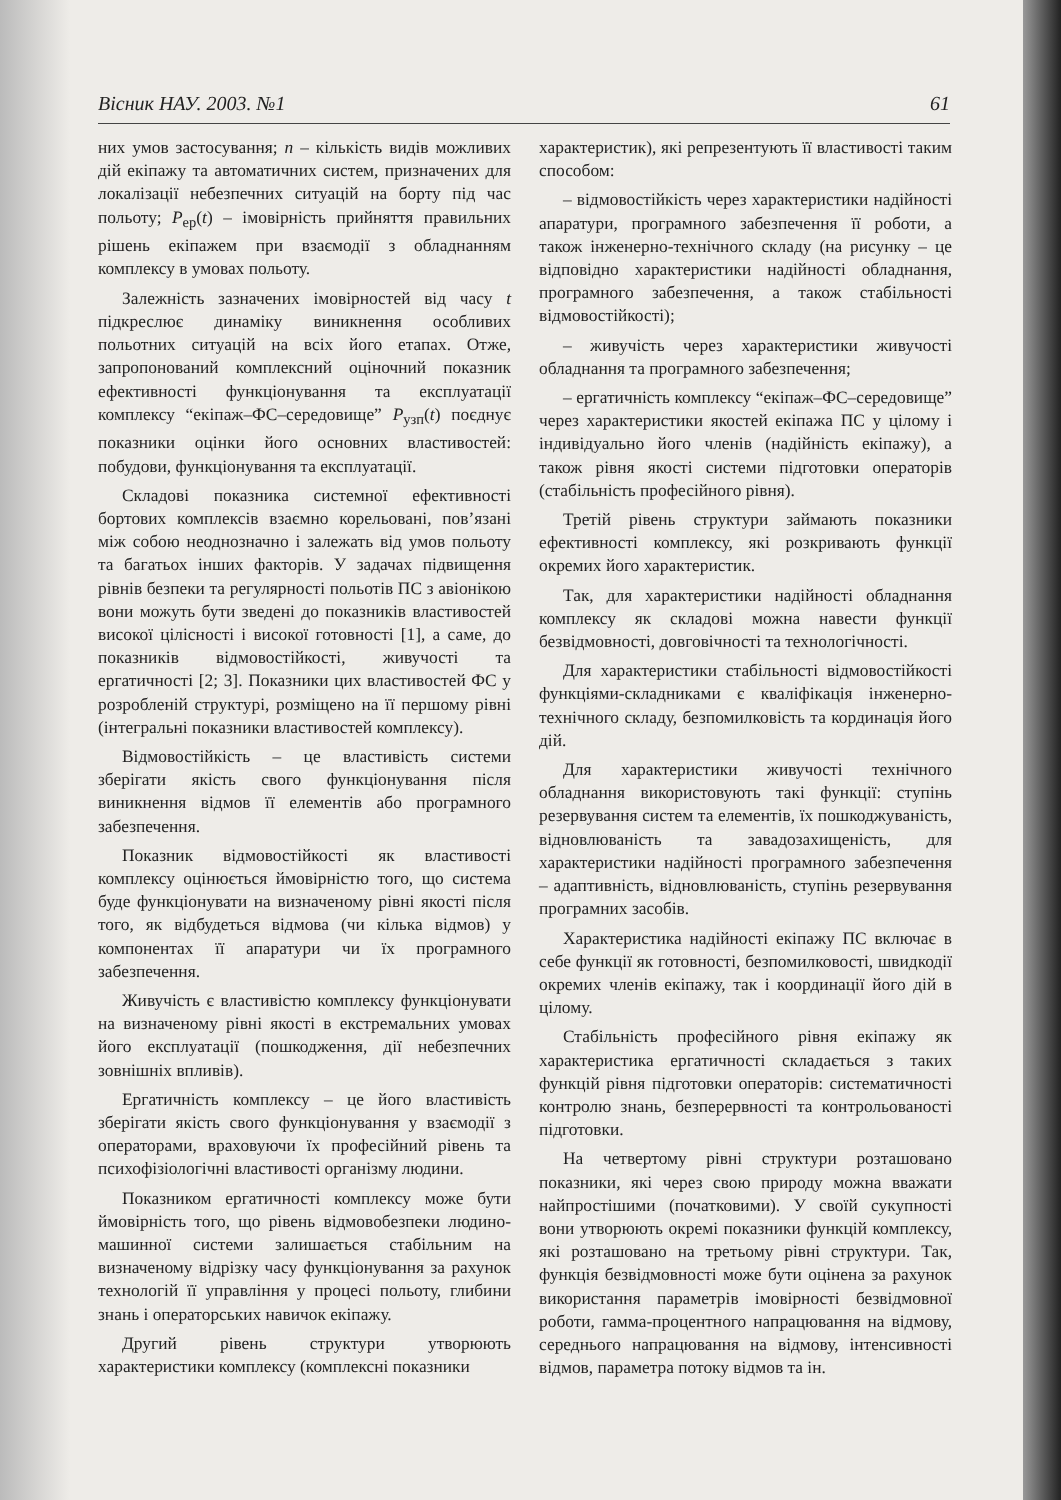Вісник НАУ. 2003. №1 61
них умов застосування; n – кількість видів можливих дій екіпажу та автоматичних систем, призначених для локалізації небезпечних ситуацій на борту під час польоту; P<sub>ер</sub>(t) – імовірність прийняття правильних рішень екіпажем при взаємодії з обладнанням комплексу в умовах польоту.
Залежність зазначених імовірностей від часу t підкреслює динаміку виникнення особливих польотних ситуацій на всіх його етапах. Отже, запропонований комплексний оціночний показник ефективності функціонування та експлуатації комплексу “екіпаж–ФС–середовище” P<sub>узп</sub>(t) поєднує показники оцінки його основних властивостей: побудови, функціонування та експлуатації.
Складові показника системної ефективності бортових комплексів взаємно корельовані, пов’язані між собою неоднозначно і залежать від умов польоту та багатьох інших факторів. У задачах підвищення рівнів безпеки та регулярності польотів ПС з авіонікою вони можуть бути зведені до показників властивостей високої цілісності і високої готовності [1], а саме, до показників відмовостійкості, живучості та ергатичності [2; 3]. Показники цих властивостей ФС у розробленій структурі, розміщено на її першому рівні (інтегральні показники властивостей комплексу).
Відмовостійкість – це властивість системи зберігати якість свого функціонування після виникнення відмов її елементів або програмного забезпечення.
Показник відмовостійкості як властивості комплексу оцінюється ймовірністю того, що система буде функціонувати на визначеному рівні якості після того, як відбудеться відмова (чи кілька відмов) у компонентах її апаратури чи їх програмного забезпечення.
Живучість є властивістю комплексу функціонувати на визначеному рівні якості в екстремальних умовах його експлуатації (пошкодження, дії небезпечних зовнішніх впливів).
Ергатичність комплексу – це його властивість зберігати якість свого функціонування у взаємодії з операторами, враховуючи їх професійний рівень та психофізіологічні властивості організму людини.
Показником ергатичності комплексу може бути ймовірність того, що рівень відмовобезпеки людино-машинної системи залишається стабільним на визначеному відрізку часу функціонування за рахунок технологій її управління у процесі польоту, глибини знань і операторських навичок екіпажу.
Другий рівень структури утворюють характеристики комплексу (комплексні показники
характеристик), які репрезентують її властивості таким способом:
– відмовостійкість через характеристики надійності апаратури, програмного забезпечення її роботи, а також інженерно-технічного складу (на рисунку – це відповідно характеристики надійності обладнання, програмного забезпечення, а також стабільності відмовостійкості);
– живучість через характеристики живучості обладнання та програмного забезпечення;
– ергатичність комплексу “екіпаж–ФС–середовище” через характеристики якостей екіпажа ПС у цілому і індивідуально його членів (надійність екіпажу), а також рівня якості системи підготовки операторів (стабільність професійного рівня).
Третій рівень структури займають показники ефективності комплексу, які розкривають функції окремих його характеристик.
Так, для характеристики надійності обладнання комплексу як складові можна навести функції безвідмовності, довговічності та технологічності.
Для характеристики стабільності відмовостійкості функціями-складниками є кваліфікація інженерно-технічного складу, безпомилковість та кординація його дій.
Для характеристики живучості технічного обладнання використовують такі функції: ступінь резервування систем та елементів, їх пошкоджуваність, відновлюваність та завадозахищеність, для характеристики надійності програмного забезпечення – адаптивність, відновлюваність, ступінь резервування програмних засобів.
Характеристика надійності екіпажу ПС включає в себе функції як готовності, безпомилковості, швидкодії окремих членів екіпажу, так і координації його дій в цілому.
Стабільність професійного рівня екіпажу як характеристика ергатичності складається з таких функцій рівня підготовки операторів: систематичності контролю знань, безперервності та контрольованості підготовки.
На четвертому рівні структури розташовано показники, які через свою природу можна вважати найпростішими (початковими). У своїй сукупності вони утворюють окремі показники функцій комплексу, які розташовано на третьому рівні структури. Так, функція безвідмовності може бути оцінена за рахунок використання параметрів імовірності безвідмовної роботи, гамма-процентного напрацювання на відмову, середнього напрацювання на відмову, інтенсивності відмов, параметра потоку відмов та ін.